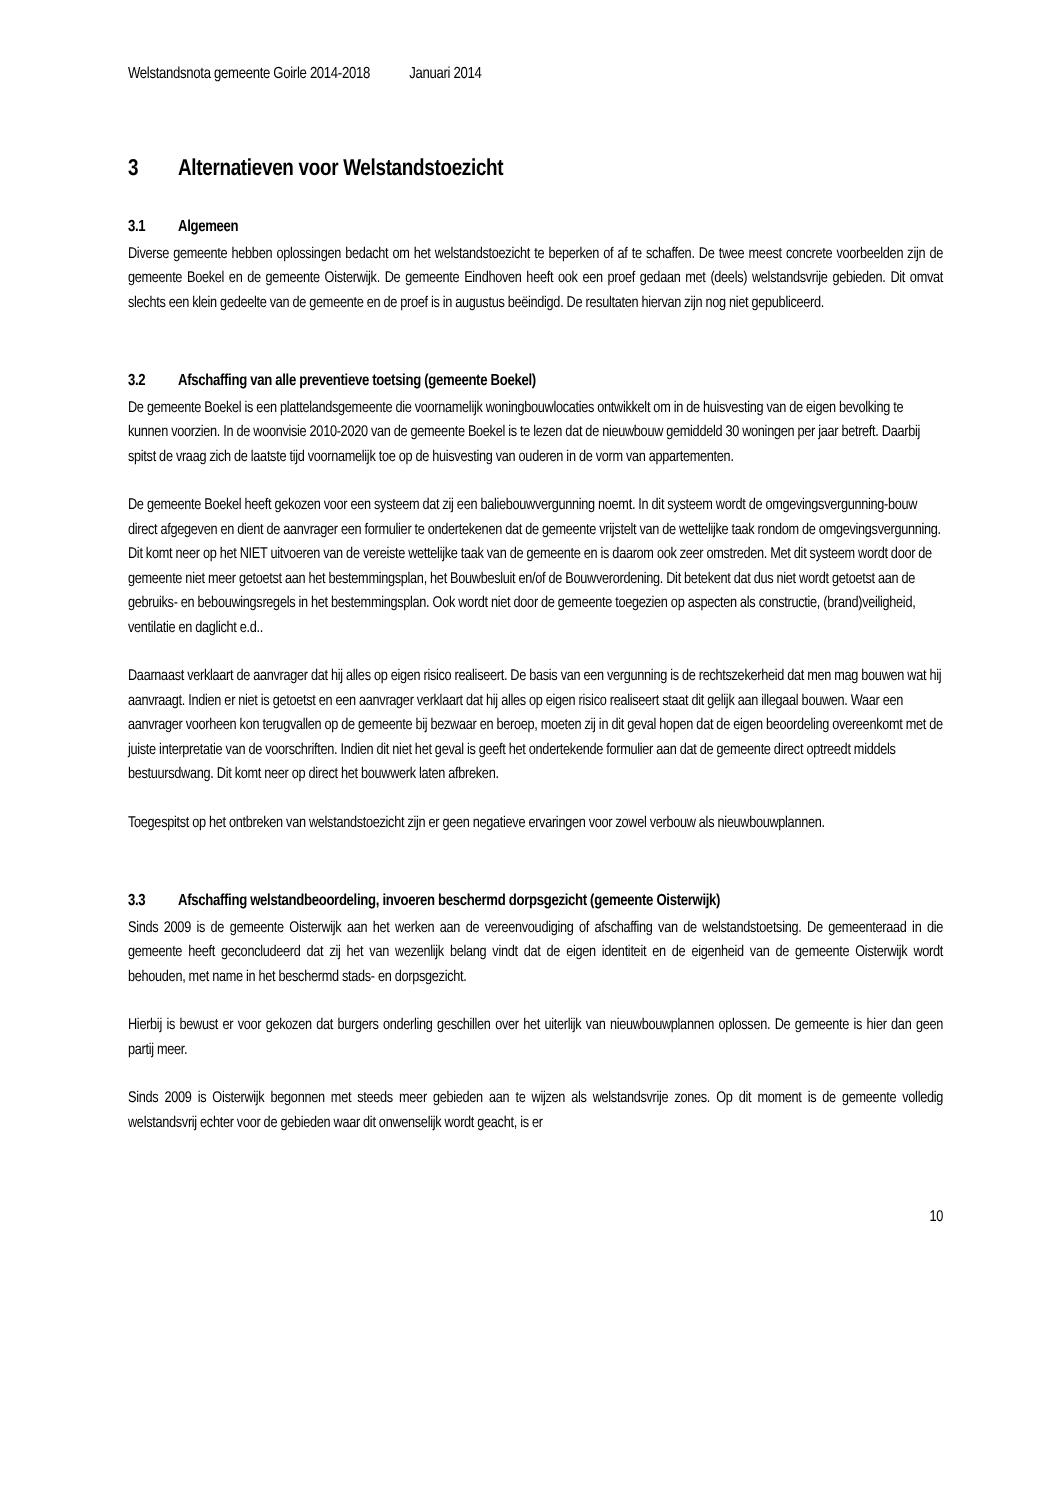Welstandsnota gemeente Goirle 2014-2018 Januari 2014
3 Alternatieven voor Welstandstoezicht
3.1 Algemeen
Diverse gemeente hebben oplossingen bedacht om het welstandstoezicht te beperken of af te schaffen. De twee meest concrete voorbeelden zijn de gemeente Boekel en de gemeente Oisterwijk. De gemeente Eindhoven heeft ook een proef gedaan met (deels) welstandsvrije gebieden. Dit omvat slechts een klein gedeelte van de gemeente en de proef is in augustus beëindigd. De resultaten hiervan zijn nog niet gepubliceerd.
3.2 Afschaffing van alle preventieve toetsing (gemeente Boekel)
De gemeente Boekel is een plattelandsgemeente die voornamelijk woningbouwlocaties ontwikkelt om in de huisvesting van de eigen bevolking te kunnen voorzien. In de woonvisie 2010-2020 van de gemeente Boekel is te lezen dat de nieuwbouw gemiddeld 30 woningen per jaar betreft. Daarbij spitst de vraag zich de laatste tijd voornamelijk toe op de huisvesting van ouderen in de vorm van appartementen.
De gemeente Boekel heeft gekozen voor een systeem dat zij een baliebouwvergunning noemt. In dit systeem wordt de omgevingsvergunning-bouw direct afgegeven en dient de aanvrager een formulier te ondertekenen dat de gemeente vrijstelt van de wettelijke taak rondom de omgevingsvergunning. Dit komt neer op het NIET uitvoeren van de vereiste wettelijke taak van de gemeente en is daarom ook zeer omstreden. Met dit systeem wordt door de gemeente niet meer getoetst aan het bestemmingsplan, het Bouwbesluit en/of de Bouwverordening. Dit betekent dat dus niet wordt getoetst aan de gebruiks- en bebouwingsregels in het bestemmingsplan. Ook wordt niet door de gemeente toegezien op aspecten als constructie, (brand)veiligheid, ventilatie en daglicht e.d..
Daarnaast verklaart de aanvrager dat hij alles op eigen risico realiseert. De basis van een vergunning is de rechtszekerheid dat men mag bouwen wat hij aanvraagt. Indien er niet is getoetst en een aanvrager verklaart dat hij alles op eigen risico realiseert staat dit gelijk aan illegaal bouwen. Waar een aanvrager voorheen kon terugvallen op de gemeente bij bezwaar en beroep, moeten zij in dit geval hopen dat de eigen beoordeling overeenkomt met de juiste interpretatie van de voorschriften. Indien dit niet het geval is geeft het ondertekende formulier aan dat de gemeente direct optreedt middels bestuursdwang. Dit komt neer op direct het bouwwerk laten afbreken.
Toegespitst op het ontbreken van welstandstoezicht zijn er geen negatieve ervaringen voor zowel verbouw als nieuwbouwplannen.
3.3 Afschaffing welstandbeoordeling, invoeren beschermd dorpsgezicht (gemeente Oisterwijk)
Sinds 2009 is de gemeente Oisterwijk aan het werken aan de vereenvoudiging of afschaffing van de welstandstoetsing. De gemeenteraad in die gemeente heeft geconcludeerd dat zij het van wezenlijk belang vindt dat de eigen identiteit en de eigenheid van de gemeente Oisterwijk wordt behouden, met name in het beschermd stads- en dorpsgezicht.
Hierbij is bewust er voor gekozen dat burgers onderling geschillen over het uiterlijk van nieuwbouwplannen oplossen. De gemeente is hier dan geen partij meer.
Sinds 2009 is Oisterwijk begonnen met steeds meer gebieden aan te wijzen als welstandsvrije zones. Op dit moment is de gemeente volledig welstandsvrij echter voor de gebieden waar dit onwenselijk wordt geacht, is er
10